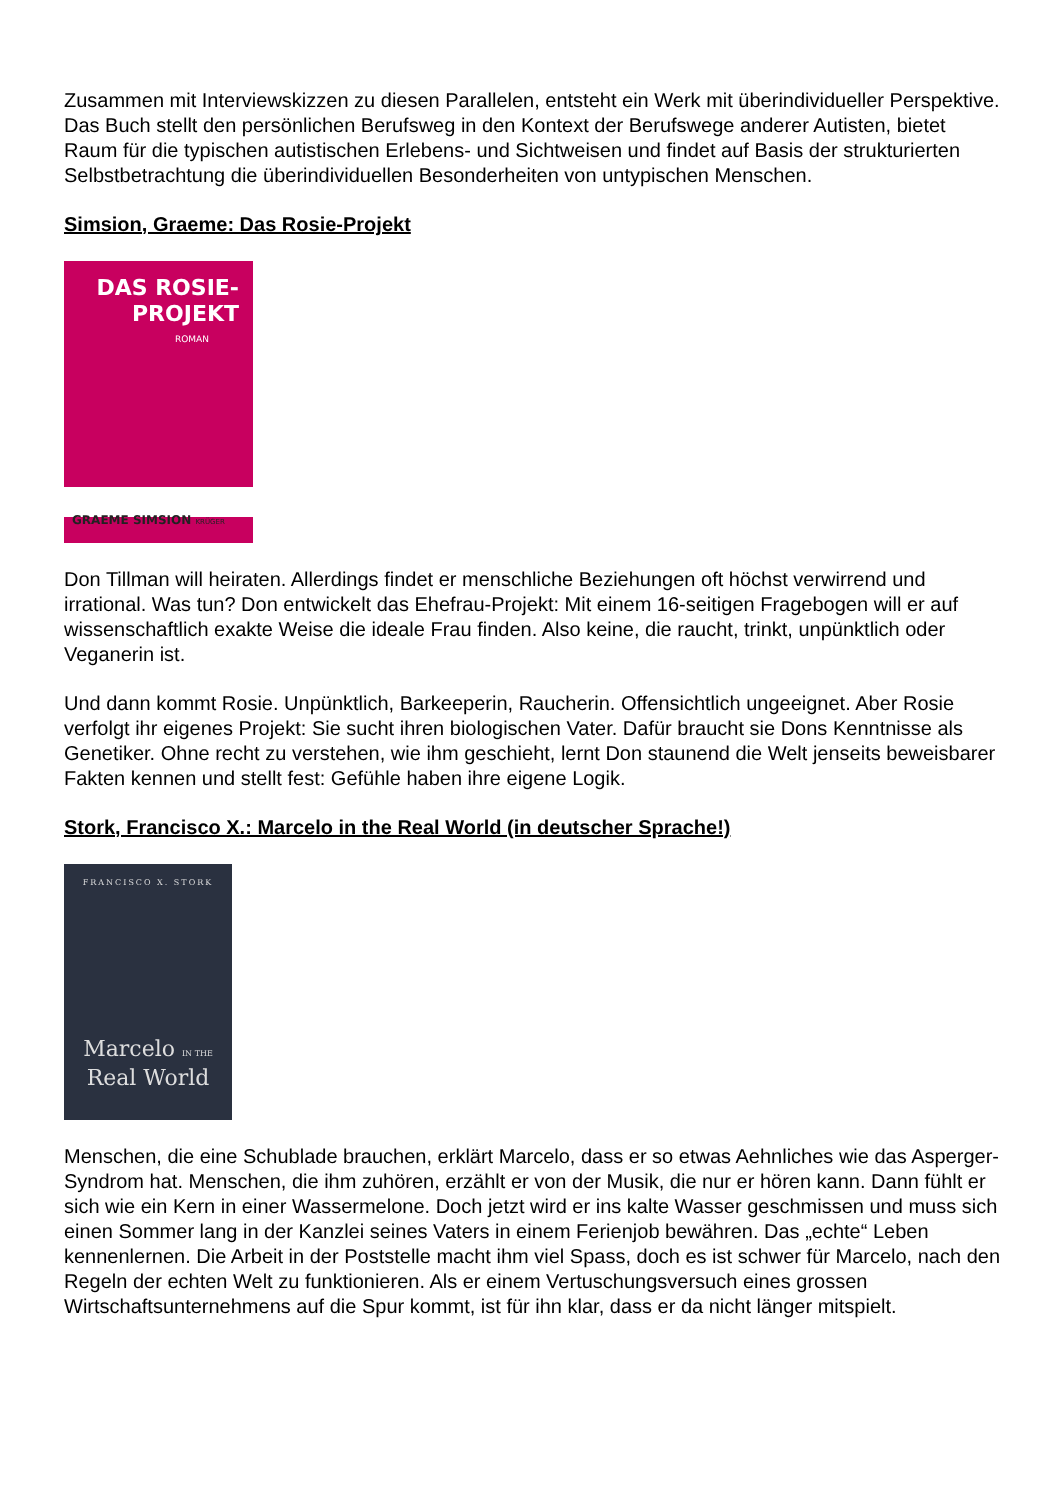Zusammen mit Interviewskizzen zu diesen Parallelen, entsteht ein Werk mit überindividueller Perspektive. Das Buch stellt den persönlichen Berufsweg in den Kontext der Berufswege anderer Autisten, bietet Raum für die typischen autistischen Erlebens- und Sichtweisen und findet auf Basis der strukturierten Selbstbetrachtung die überindividuellen Besonderheiten von untypischen Menschen.
Simsion, Graeme: Das Rosie-Projekt
DAS ROSIE-
PROJEKT
ROMAN
GRAEME SIMSION KRÜGER
Don Tillman will heiraten. Allerdings findet er menschliche Beziehungen oft höchst verwirrend und irrational. Was tun? Don entwickelt das Ehefrau-Projekt: Mit einem 16-seitigen Fragebogen will er auf wissenschaftlich exakte Weise die ideale Frau finden. Also keine, die raucht, trinkt, unpünktlich oder Veganerin ist.
Und dann kommt Rosie. Unpünktlich, Barkeeperin, Raucherin. Offensichtlich ungeeignet. Aber Rosie verfolgt ihr eigenes Projekt: Sie sucht ihren biologischen Vater. Dafür braucht sie Dons Kenntnisse als Genetiker. Ohne recht zu verstehen, wie ihm geschieht, lernt Don staunend die Welt jenseits beweisbarer Fakten kennen und stellt fest: Gefühle haben ihre eigene Logik.
Stork, Francisco X.: Marcelo in the Real World (in deutscher Sprache!)
FRANCISCO X. STORK
Marcelo IN THE
Real World
Menschen, die eine Schublade brauchen, erklärt Marcelo, dass er so etwas Aehnliches wie das Asperger-Syndrom hat. Menschen, die ihm zuhören, erzählt er von der Musik, die nur er hören kann. Dann fühlt er sich wie ein Kern in einer Wassermelone. Doch jetzt wird er ins kalte Wasser geschmissen und muss sich einen Sommer lang in der Kanzlei seines Vaters in einem Ferienjob bewähren. Das „echte“ Leben kennenlernen. Die Arbeit in der Poststelle macht ihm viel Spass, doch es ist schwer für Marcelo, nach den Regeln der echten Welt zu funktionieren. Als er einem Vertuschungsversuch eines grossen Wirtschaftsunternehmens auf die Spur kommt, ist für ihn klar, dass er da nicht länger mitspielt.